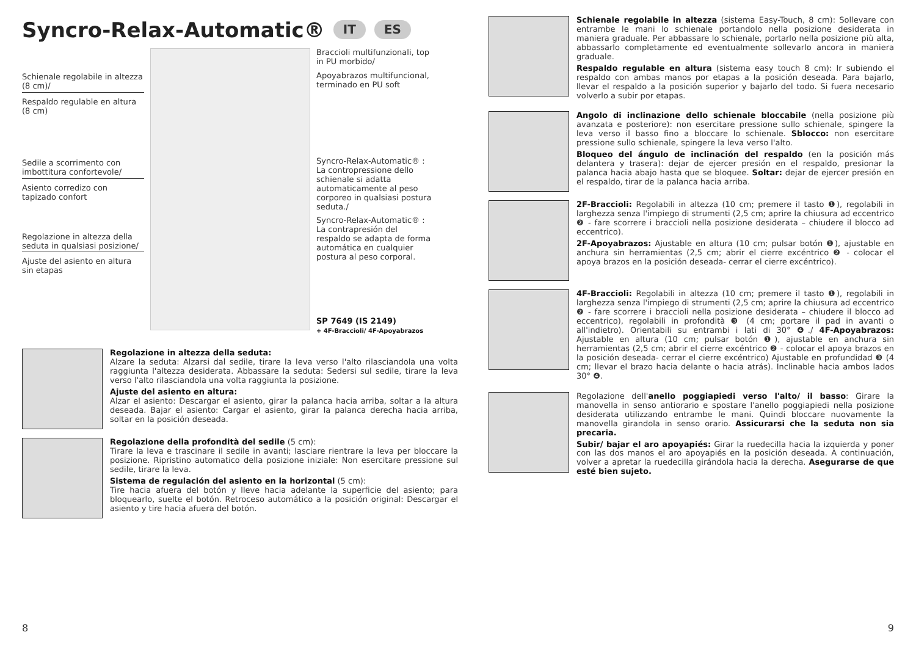Syncro-Relax-Automatic®
IT ES
Schienale regolabile in altezza (8 cm)/
Respaldo regulable en altura (8 cm)
Sedile a scorrimento con imbottitura confortevole/
Asiento corredizo con tapizado confort
Regolazione in altezza della seduta in qualsiasi posizione/
Ajuste del asiento en altura sin etapas
Braccioli multifunzionali, top in PU morbido/
Apoyabrazos multifuncional, terminado en PU soft
Syncro-Relax-Automatic® : La contropressione dello schienale si adatta automaticamente al peso corporeo in qualsiasi postura seduta./
Syncro-Relax-Automatic® : La contrapresión del respaldo se adapta de forma automática en cualquier postura al peso corporal.
SP 7649 (IS 2149)
+ 4F-Braccioli/ 4F-Apoyabrazos
Regolazione in altezza della seduta:
Alzare la seduta: Alzarsi dal sedile, tirare la leva verso l'alto rilasciandola una volta raggiunta l'altezza desiderata. Abbassare la seduta: Sedersi sul sedile, tirare la leva verso l'alto rilasciandola una volta raggiunta la posizione.
Ajuste del asiento en altura:
Alzar el asiento: Descargar el asiento, girar la palanca hacia arriba, soltar a la altura deseada. Bajar el asiento: Cargar el asiento, girar la palanca derecha hacia arriba, soltar en la posición deseada.
Regolazione della profondità del sedile (5 cm):
Tirare la leva e trascinare il sedile in avanti; lasciare rientrare la leva per bloccare la posizione. Ripristino automatico della posizione iniziale: Non esercitare pressione sul sedile, tirare la leva.
Sistema de regulación del asiento en la horizontal (5 cm):
Tire hacia afuera del botón y lleve hacia adelante la superficie del asiento; para bloquearlo, suelte el botón. Retroceso automático a la posición original: Descargar el asiento y tire hacia afuera del botón.
8
Schienale regolabile in altezza (sistema Easy-Touch, 8 cm): Sollevare con entrambe le mani lo schienale portandolo nella posizione desiderata in maniera graduale. Per abbassare lo schienale, portarlo nella posizione più alta, abbassarlo completamente ed eventualmente sollevarlo ancora in maniera graduale.
Respaldo regulable en altura (sistema easy touch 8 cm): Ir subiendo el respaldo con ambas manos por etapas a la posición deseada. Para bajarlo, llevar el respaldo a la posición superior y bajarlo del todo. Si fuera necesario volverlo a subir por etapas.
Angolo di inclinazione dello schienale bloccabile (nella posizione più avanzata e posteriore): non esercitare pressione sullo schienale, spingere la leva verso il basso fino a bloccare lo schienale. Sblocco: non esercitare pressione sullo schienale, spingere la leva verso l'alto.
Bloqueo del ángulo de inclinación del respaldo (en la posición más delantera y trasera): dejar de ejercer presión en el respaldo, presionar la palanca hacia abajo hasta que se bloquee. Soltar: dejar de ejercer presión en el respaldo, tirar de la palanca hacia arriba.
2F-Braccioli: Regolabili in altezza (10 cm; premere il tasto ❶), regolabili in larghezza senza l'impiego di strumenti (2,5 cm; aprire la chiusura ad eccentrico ❷ - fare scorrere i braccioli nella posizione desiderata – chiudere il blocco ad eccentrico).
2F-Apoyabrazos: Ajustable en altura (10 cm; pulsar botón ❶), ajustable en anchura sin herramientas (2,5 cm; abrir el cierre excéntrico ❷ - colocar el apoya brazos en la posición deseada- cerrar el cierre excéntrico).
4F-Braccioli: Regolabili in altezza (10 cm; premere il tasto ❶), regolabili in larghezza senza l'impiego di strumenti (2,5 cm; aprire la chiusura ad eccentrico ❷ - fare scorrere i braccioli nella posizione desiderata – chiudere il blocco ad eccentrico), regolabili in profondità ❸ (4 cm; portare il pad in avanti o all'indietro). Orientabili su entrambi i lati di 30° ❹./ 4F-Apoyabrazos: Ajustable en altura (10 cm; pulsar botón ❶), ajustable en anchura sin herramientas (2,5 cm; abrir el cierre excéntrico ❷ - colocar el apoya brazos en la posición deseada- cerrar el cierre excéntrico) Ajustable en profundidad ❸ (4 cm; llevar el brazo hacia delante o hacia atrás). Inclinable hacia ambos lados 30° ❹.
Regolazione dell'anello poggiapiedi verso l'alto/ il basso: Girare la manovella in senso antiorario e spostare l'anello poggiapiedi nella posizione desiderata utilizzando entrambe le mani. Quindi bloccare nuovamente la manovella girandola in senso orario. Assicurarsi che la seduta non sia precaria.
Subir/ bajar el aro apoyapiés: Girar la ruedecilla hacia la izquierda y poner con las dos manos el aro apoyapiés en la posición deseada. A continuación, volver a apretar la ruedecilla girándola hacia la derecha. Asegurarse de que esté bien sujeto.
9